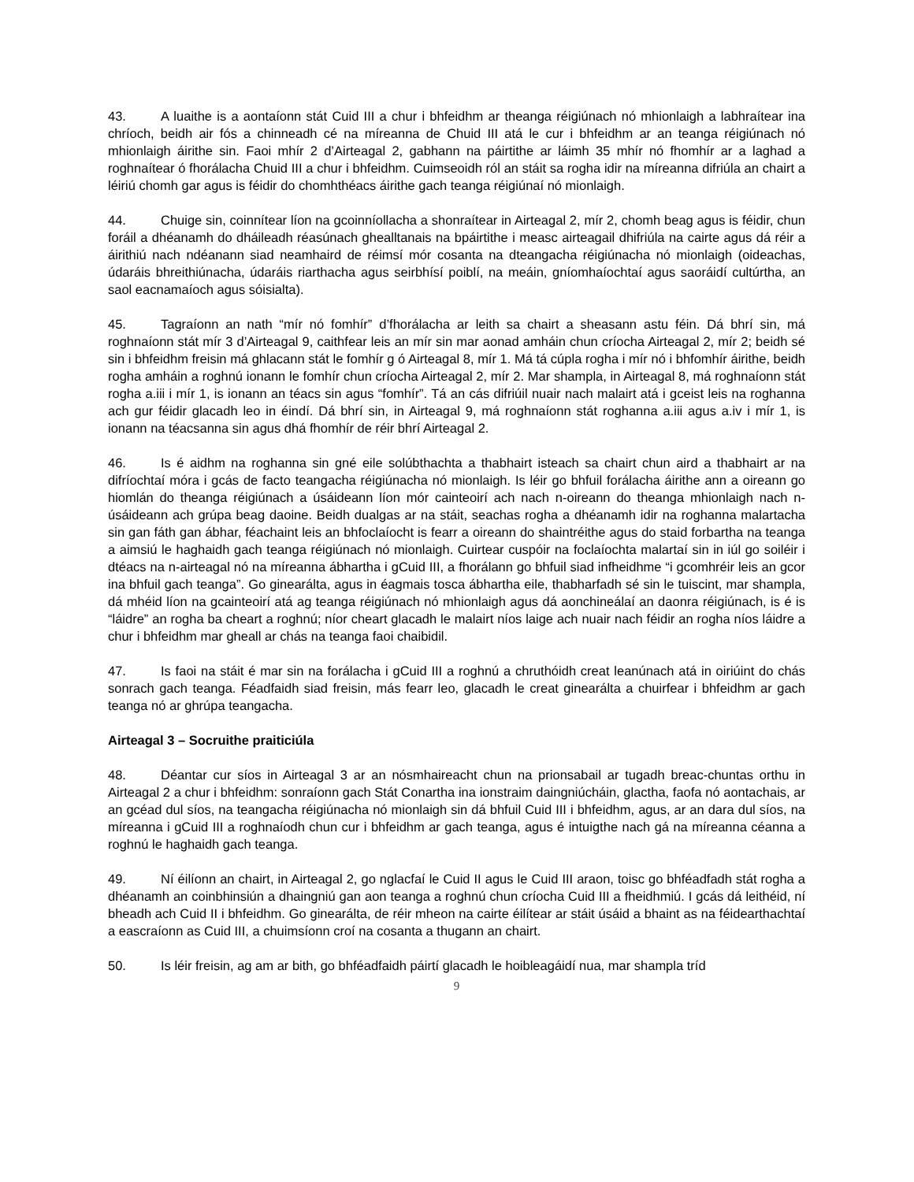43. A luaithe is a aontaíonn stát Cuid III a chur i bhfeidhm ar theanga réigiúnach nó mhionlaigh a labhraítear ina chríoch, beidh air fós a chinneadh cé na míreanna de Chuid III atá le cur i bhfeidhm ar an teanga réigiúnach nó mhionlaigh áirithe sin. Faoi mhír 2 d’Airteagal 2, gabhann na páirtithe ar láimh 35 mhír nó fhomhír ar a laghad a roghnaítear ó fhorálacha Chuid III a chur i bhfeidhm. Cuimseoidh ról an stáit sa rogha idir na míreanna difriúla an chairt a léiriú chomh gar agus is féidir do chomhthéacs áirithe gach teanga réigiúnaí nó mionlaigh.
44. Chuige sin, coinnítear líon na gcoinníollacha a shonraítear in Airteagal 2, mír 2, chomh beag agus is féidir, chun foráil a dhéanamh do dháileadh réasúnach ghealltanais na bpáirtithe i measc airteagail dhifriúla na cairte agus dá réir a áirithiú nach ndéanann siad neamhaird de réimsí mór cosanta na dteangacha réigiúnacha nó mionlaigh (oideachas, údaráis bhreithiúnacha, údaráis riarthacha agus seirbhísí poiblí, na meáin, gníomhaíochtaí agus saoráidí cultúrtha, an saol eacnamaíoch agus sóisialta).
45. Tagraíonn an nath “mír nó fomhír” d’fhorálacha ar leith sa chairt a sheasann astu féin. Dá bhrí sin, má roghnaíonn stát mír 3 d’Airteagal 9, caithfear leis an mír sin mar aonad amháin chun críocha Airteagal 2, mír 2; beidh sé sin i bhfeidhm freisin má ghlacann stát le fomhír g ó Airteagal 8, mír 1. Má tá cúpla rogha i mír nó i bhfomhír áirithe, beidh rogha amháin a roghnú ionann le fomhír chun críocha Airteagal 2, mír 2. Mar shampla, in Airteagal 8, má roghnaíonn stát rogha a.iii i mír 1, is ionann an téacs sin agus “fomhír”. Tá an cás difriúil nuair nach malairt atá i gceist leis na roghanna ach gur féidir glacadh leo in éindí. Dá bhrí sin, in Airteagal 9, má roghnaíonn stát roghanna a.iii agus a.iv i mír 1, is ionann na téacsanna sin agus dhá fhomhír de réir bhrí Airteagal 2.
46. Is é aidhm na roghanna sin gné eile solúbthachta a thabhairt isteach sa chairt chun aird a thabhairt ar na difríochtaí móra i gcás de facto teangacha réigiúnacha nó mionlaigh. Is léir go bhfuil forálacha áirithe ann a oireann go hiomlán do theanga réigiúnach a úsáideann líon mór cainteoirí ach nach n-oireann do theanga mhionlaigh nach n-úsáideann ach grúpa beag daoine. Beidh dualgas ar na stáit, seachas rogha a dhéanamh idir na roghanna malartacha sin gan fáth gan ábhar, féachaint leis an bhfoclaíocht is fearr a oireann do shaintréithe agus do staid forbartha na teanga a aimsiú le haghaidh gach teanga réigiúnach nó mionlaigh. Cuirtear cuspóir na foclaíochta malartaí sin in iúl go soiléir i dtéacs na n-airteagal nó na míreanna ábhartha i gCuid III, a fhorálann go bhfuil siad infheidhme “i gcomhréir leis an gcor ina bhfuil gach teanga”. Go ginearálta, agus in éagmais tosca ábhartha eile, thabharfadh sé sin le tuiscint, mar shampla, dá mhéid líon na gcainteoirí atá ag teanga réigiúnach nó mhionlaigh agus dá aonchineálaí an daonra réigiúnach, is é is “láidre” an rogha ba cheart a roghnú; níor cheart glacadh le malairt níos laige ach nuair nach féidir an rogha níos láidre a chur i bhfeidhm mar gheall ar chás na teanga faoi chaibidil.
47. Is faoi na stáit é mar sin na forálacha i gCuid III a roghnú a chruthóidh creat leanúnach atá in oiriúint do chás sonrach gach teanga. Féadfaidh siad freisin, más fearr leo, glacadh le creat ginearálta a chuirfear i bhfeidhm ar gach teanga nó ar ghrúpa teangacha.
Airteagal 3 – Socruithe praiticiúla
48. Déantar cur síos in Airteagal 3 ar an nósmhaireacht chun na prionsabail ar tugadh breac-chuntas orthu in Airteagal 2 a chur i bhfeidhm: sonraíonn gach Stát Conartha ina ionstraim daingniúcháin, glactha, faofa nó aontachais, ar an gcéad dul síos, na teangacha réigiúnacha nó mionlaigh sin dá bhfuil Cuid III i bhfeidhm, agus, ar an dara dul síos, na míreanna i gCuid III a roghnaíodh chun cur i bhfeidhm ar gach teanga, agus é intuigthe nach gá na míreanna céanna a roghnú le haghaidh gach teanga.
49. Ní éilíonn an chairt, in Airteagal 2, go nglacfaí le Cuid II agus le Cuid III araon, toisc go bhféadfadh stát rogha a dhéanamh an coinbhinsiún a dhaingniú gan aon teanga a roghnú chun críocha Cuid III a fheidhmiú. I gcás dá leithéid, ní bheadh ach Cuid II i bhfeidhm. Go ginearálta, de réir mheon na cairte éilítear ar stáit úsáid a bhaint as na féidearthachtaí a eascraíonn as Cuid III, a chuimsíonn croí na cosanta a thugann an chairt.
50. Is léir freisin, ag am ar bith, go bhféadfaidh páirtí glacadh le hoibleagáidí nua, mar shampla tríd
9